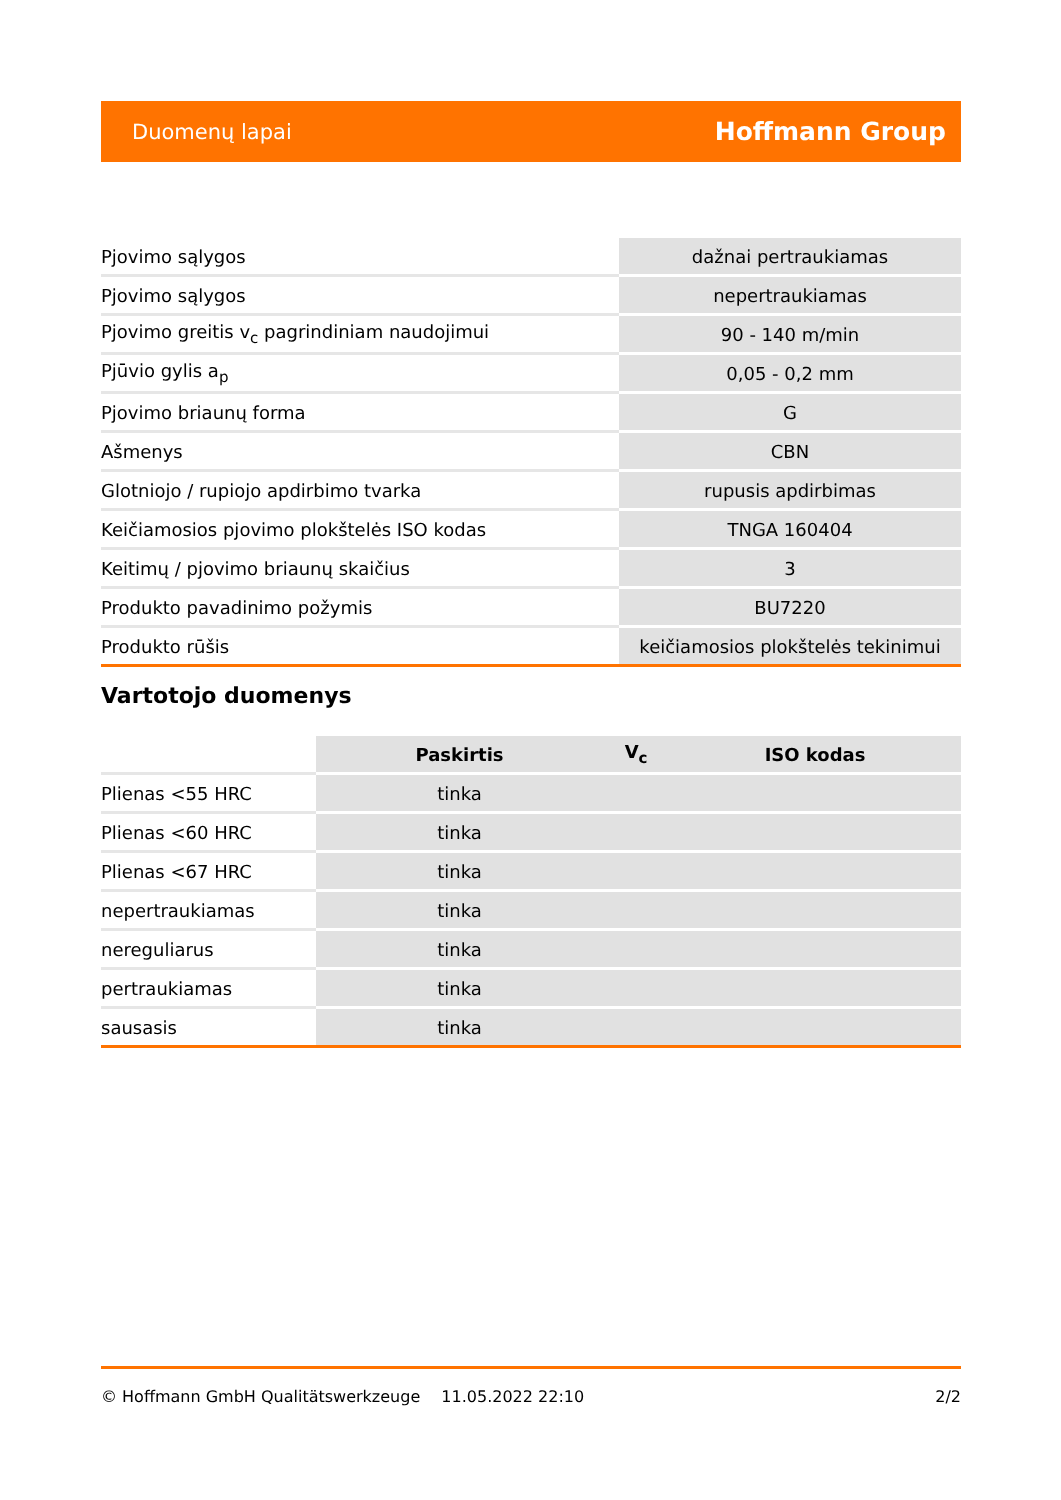Duomenų lapai Hoffmann Group
| Pjovimo sąlygos | dažnai pertraukiamas |
| Pjovimo sąlygos | nepertraukiamas |
| Pjovimo greitis v<sub>c</sub> pagrindiniam naudojimui | 90 - 140 m/min |
| Pjūvio gylis a<sub>p</sub> | 0,05 - 0,2 mm |
| Pjovimo briaunų forma | G |
| Ašmenys | CBN |
| Glotniojo / rupiojo apdirbimo tvarka | rupusis apdirbimas |
| Keičiamosios pjovimo plokštelės ISO kodas | TNGA 160404 |
| Keitimų / pjovimo briaunų skaičius | 3 |
| Produkto pavadinimo požymis | BU7220 |
| Produkto rūšis | keičiamosios plokštelės tekinimui |
Vartotojo duomenys
| | Paskirtis | V<sub>c</sub> | ISO kodas |
| --- | --- | --- | --- |
| Plienas <55 HRC | tinka | | |
| Plienas <60 HRC | tinka | | |
| Plienas <67 HRC | tinka | | |
| nepertraukiamas | tinka | | |
| nereguliarus | tinka | | |
| pertraukiamas | tinka | | |
| sausasis | tinka | | |
© Hoffmann GmbH Qualitätswerkzeuge 11.05.2022 22:10 2/2